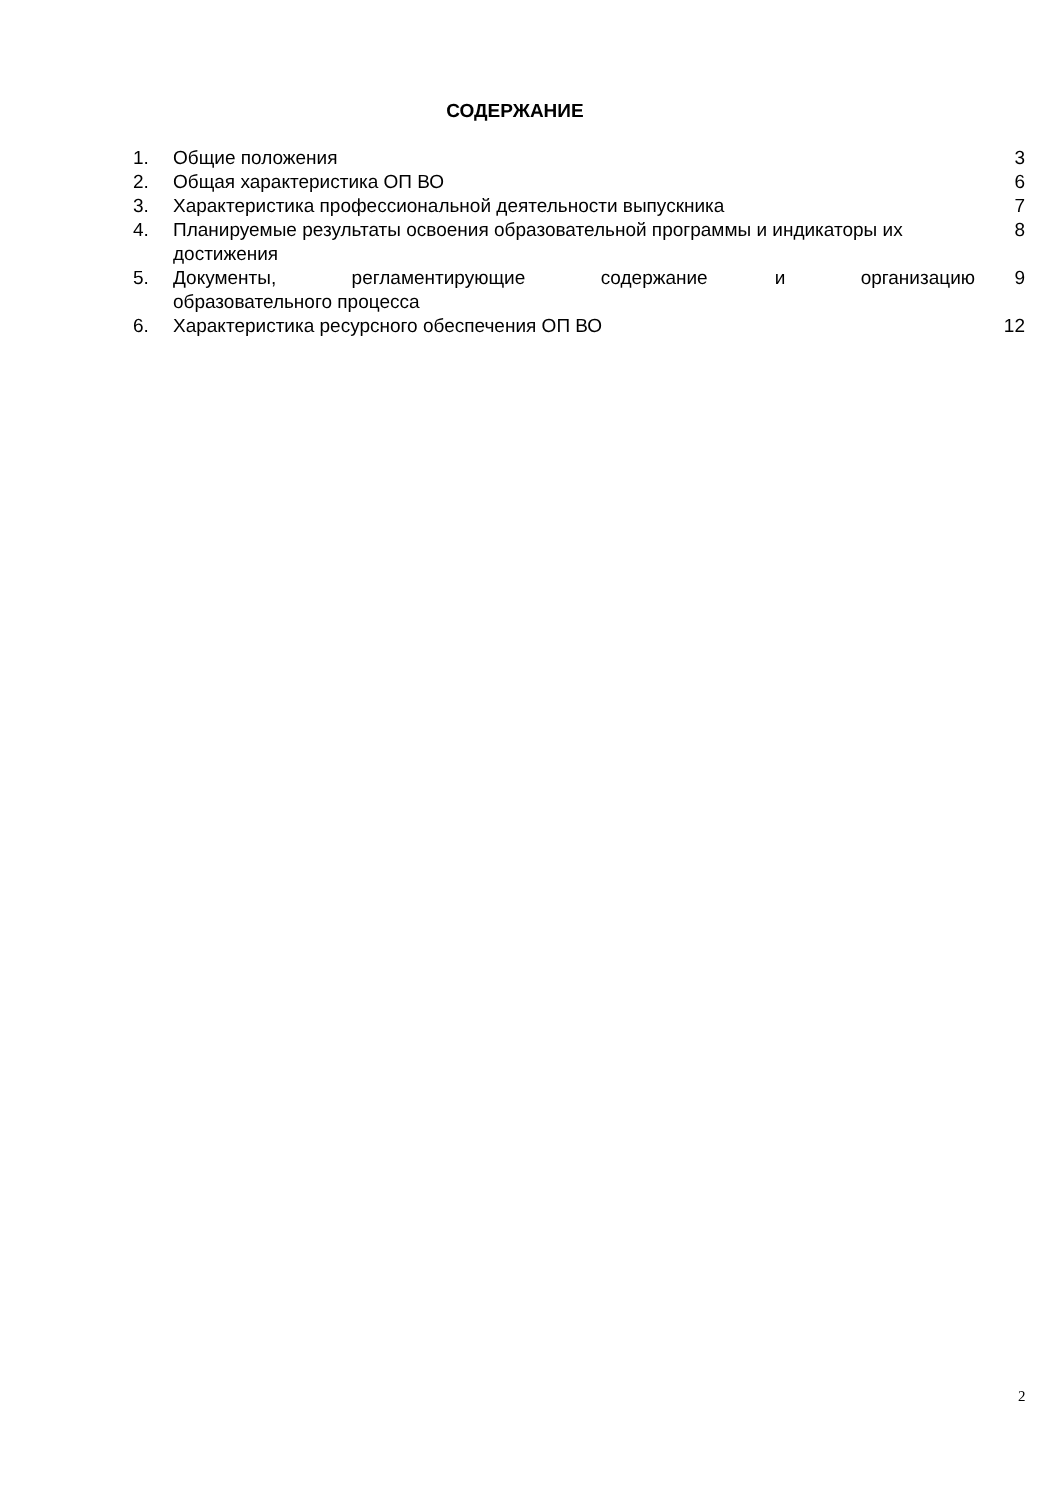СОДЕРЖАНИЕ
| 1. | Общие положения | 3 |
| 2. | Общая характеристика ОП ВО | 6 |
| 3. | Характеристика профессиональной деятельности выпускника | 7 |
| 4. | Планируемые результаты освоения образовательной программы и индикаторы их достижения | 8 |
| 5. | Документы, регламентирующие содержание и организацию образовательного процесса | 9 |
| 6. | Характеристика ресурсного обеспечения ОП ВО | 12 |
2